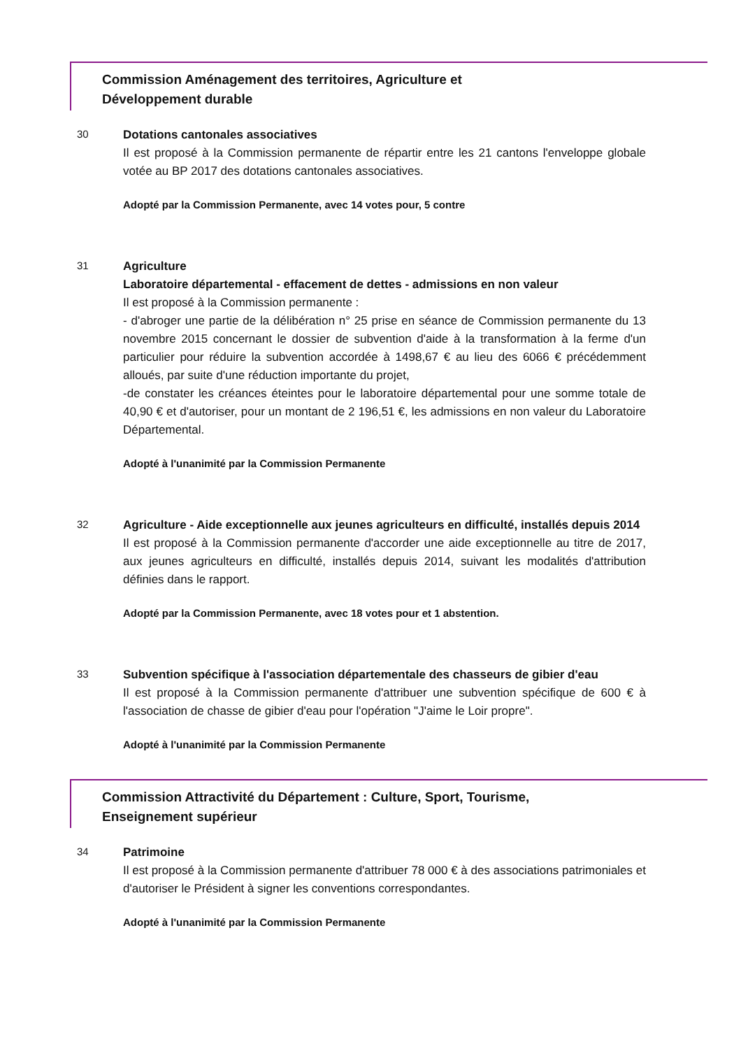Commission Aménagement des territoires, Agriculture et
Développement durable
30
Dotations cantonales associatives
Il est proposé à la Commission permanente de répartir entre les 21 cantons l'enveloppe globale votée au BP 2017 des dotations cantonales associatives.
Adopté par la Commission Permanente, avec 14 votes pour, 5 contre
31
Agriculture
Laboratoire départemental - effacement de dettes - admissions en non valeur
Il est proposé à la Commission permanente :
- d'abroger une partie de la délibération n° 25 prise en séance de Commission permanente du 13 novembre 2015 concernant le dossier de subvention d'aide à la transformation à la ferme d'un particulier pour réduire la subvention accordée à 1498,67 € au lieu des 6066 € précédemment alloués, par suite d'une réduction importante du projet,
-de constater les créances éteintes pour le laboratoire départemental pour une somme totale de 40,90 € et d'autoriser, pour un montant de 2 196,51 €, les admissions en non valeur du Laboratoire Départemental.
Adopté à l'unanimité par la Commission Permanente
32
Agriculture - Aide exceptionnelle aux jeunes agriculteurs en difficulté, installés depuis 2014
Il est proposé à la Commission permanente d'accorder une aide exceptionnelle au titre de 2017, aux jeunes agriculteurs en difficulté, installés depuis 2014, suivant les modalités d'attribution définies dans le rapport.
Adopté par la Commission Permanente, avec 18 votes pour et 1 abstention.
33
Subvention spécifique à l'association départementale des chasseurs de gibier d'eau
Il est proposé à la Commission permanente d'attribuer une subvention spécifique de 600 € à l'association de chasse de gibier d'eau pour l'opération "J'aime le Loir propre".
Adopté à l'unanimité par la Commission Permanente
Commission Attractivité du Département : Culture, Sport, Tourisme,
Enseignement supérieur
34
Patrimoine
Il est proposé à la Commission permanente d'attribuer 78 000 € à des associations patrimoniales et d'autoriser le Président à signer les conventions correspondantes.
Adopté à l'unanimité par la Commission Permanente